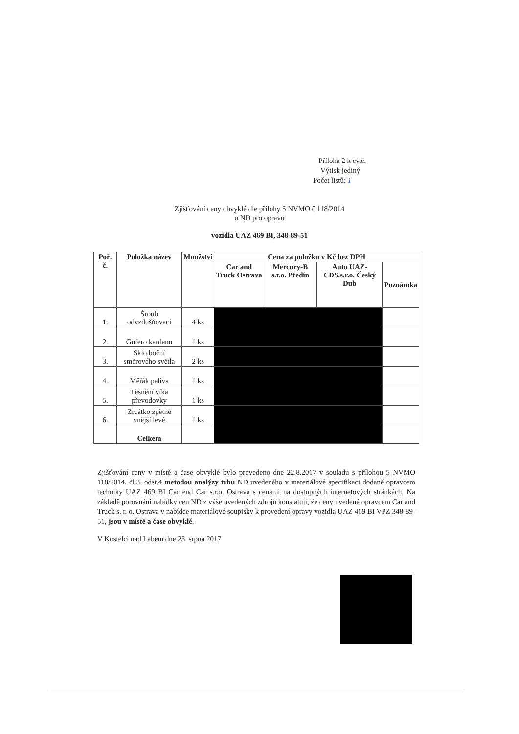Příloha 2 k ev.č.
Výtisk jediný
Počet listů: 1
Zjišťování ceny obvyklé dle přílohy 5 NVMO č.118/2014
u ND pro opravu
vozidla UAZ 469 BI, 348-89-51
| Poř. č. | Položka název | Množství | Cena za položku v Kč bez DPH | | | |
| --- | --- | --- | --- | --- | --- | --- |
| | | | Car and Truck Ostrava | Mercury-B s.r.o. Předín | Auto UAZ-CDS.s.r.o. Český Dub | Poznámka |
| 1. | Šroub odvzdušňovací | 4 ks | | | | |
| 2. | Gufero kardanu | 1 ks | | | | |
| 3. | Sklo boční směrového světla | 2 ks | | | | |
| 4. | Měřák paliva | 1 ks | | | | |
| 5. | Těsnění víka převodovky | 1 ks | | | | |
| 6. | Zrcátko zpětné vnější levé | 1 ks | | | | |
| | Celkem | | | | | |
Zjišťování ceny v místě a čase obvyklé bylo provedeno dne 22.8.2017 v souladu s přílohou 5 NVMO 118/2014, čl.3, odst.4 metodou analýzy trhu ND uvedeného v materiálové specifikaci dodané opravcem techniky UAZ 469 BI Car end Car s.r.o. Ostrava s cenami na dostupných internetových stránkách. Na základě porovnání nabídky cen ND z výše uvedených zdrojů konstatuji, že ceny uvedené opravcem Car and Truck s. r. o. Ostrava v nabídce materiálové soupisky k provedení opravy vozidla UAZ 469 BI VPZ 348-89-51, jsou v místě a čase obvyklé.
V Kostelci nad Labem dne 23. srpna 2017